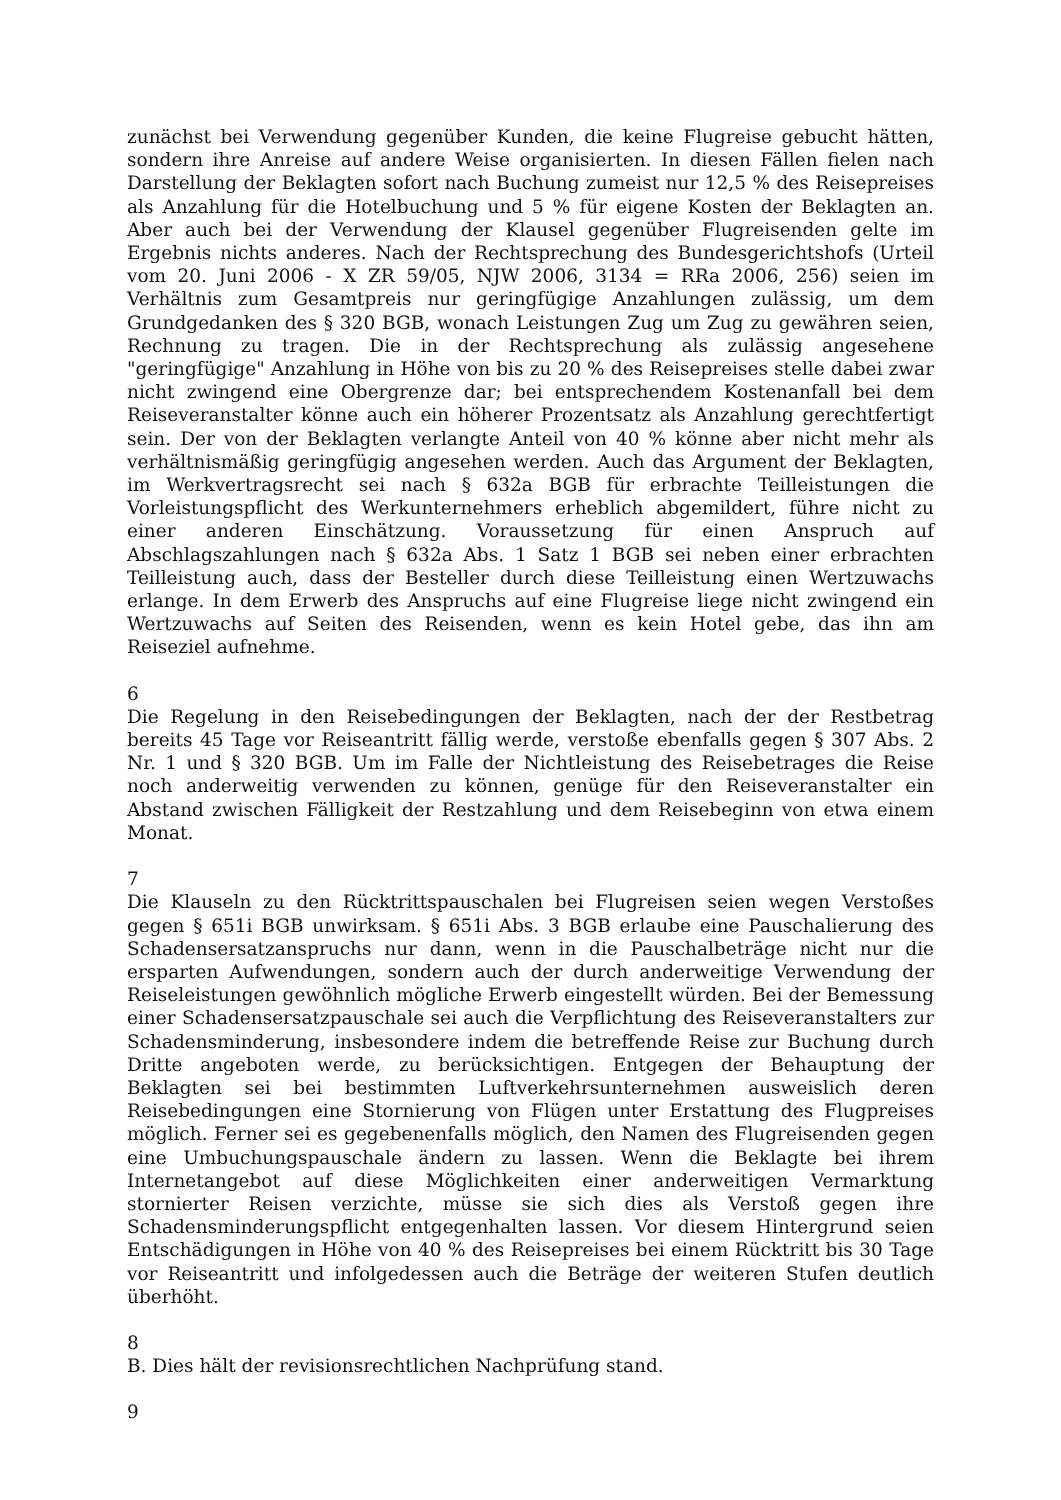zunächst bei Verwendung gegenüber Kunden, die keine Flugreise gebucht hätten, sondern ihre Anreise auf andere Weise organisierten. In diesen Fällen fielen nach Darstellung der Beklagten sofort nach Buchung zumeist nur 12,5 % des Reisepreises als Anzahlung für die Hotelbuchung und 5 % für eigene Kosten der Beklagten an. Aber auch bei der Verwendung der Klausel gegenüber Flugreisenden gelte im Ergebnis nichts anderes. Nach der Rechtsprechung des Bundesgerichtshofs (Urteil vom 20. Juni 2006 - X ZR 59/05, NJW 2006, 3134 = RRa 2006, 256) seien im Verhältnis zum Gesamtpreis nur geringfügige Anzahlungen zulässig, um dem Grundgedanken des § 320 BGB, wonach Leistungen Zug um Zug zu gewähren seien, Rechnung zu tragen. Die in der Rechtsprechung als zulässig angesehene "geringfügige" Anzahlung in Höhe von bis zu 20 % des Reisepreises stelle dabei zwar nicht zwingend eine Obergrenze dar; bei entsprechendem Kostenanfall bei dem Reiseveranstalter könne auch ein höherer Prozentsatz als Anzahlung gerechtfertigt sein. Der von der Beklagten verlangte Anteil von 40 % könne aber nicht mehr als verhältnismäßig geringfügig angesehen werden. Auch das Argument der Beklagten, im Werkvertragsrecht sei nach § 632a BGB für erbrachte Teilleistungen die Vorleistungspflicht des Werkunternehmers erheblich abgemildert, führe nicht zu einer anderen Einschätzung. Voraussetzung für einen Anspruch auf Abschlagszahlungen nach § 632a Abs. 1 Satz 1 BGB sei neben einer erbrachten Teilleistung auch, dass der Besteller durch diese Teilleistung einen Wertzuwachs erlange. In dem Erwerb des Anspruchs auf eine Flugreise liege nicht zwingend ein Wertzuwachs auf Seiten des Reisenden, wenn es kein Hotel gebe, das ihn am Reiseziel aufnehme.
6
Die Regelung in den Reisebedingungen der Beklagten, nach der der Restbetrag bereits 45 Tage vor Reiseantritt fällig werde, verstoße ebenfalls gegen § 307 Abs. 2 Nr. 1 und § 320 BGB. Um im Falle der Nichtleistung des Reisebetrages die Reise noch anderweitig verwenden zu können, genüge für den Reiseveranstalter ein Abstand zwischen Fälligkeit der Restzahlung und dem Reisebeginn von etwa einem Monat.
7
Die Klauseln zu den Rücktrittspauschalen bei Flugreisen seien wegen Verstoßes gegen § 651i BGB unwirksam. § 651i Abs. 3 BGB erlaube eine Pauschalierung des Schadensersatzanspruchs nur dann, wenn in die Pauschalbeträge nicht nur die ersparten Aufwendungen, sondern auch der durch anderweitige Verwendung der Reiseleistungen gewöhnlich mögliche Erwerb eingestellt würden. Bei der Bemessung einer Schadensersatzpauschale sei auch die Verpflichtung des Reiseveranstalters zur Schadensminderung, insbesondere indem die betreffende Reise zur Buchung durch Dritte angeboten werde, zu berücksichtigen. Entgegen der Behauptung der Beklagten sei bei bestimmten Luftverkehrsunternehmen ausweislich deren Reisebedingungen eine Stornierung von Flügen unter Erstattung des Flugpreises möglich. Ferner sei es gegebenenfalls möglich, den Namen des Flugreisenden gegen eine Umbuchungspauschale ändern zu lassen. Wenn die Beklagte bei ihrem Internetangebot auf diese Möglichkeiten einer anderweitigen Vermarktung stornierter Reisen verzichte, müsse sie sich dies als Verstoß gegen ihre Schadensminderungspflicht entgegenhalten lassen. Vor diesem Hintergrund seien Entschädigungen in Höhe von 40 % des Reisepreises bei einem Rücktritt bis 30 Tage vor Reiseantritt und infolgedessen auch die Beträge der weiteren Stufen deutlich überhöht.
8
B. Dies hält der revisionsrechtlichen Nachprüfung stand.
9